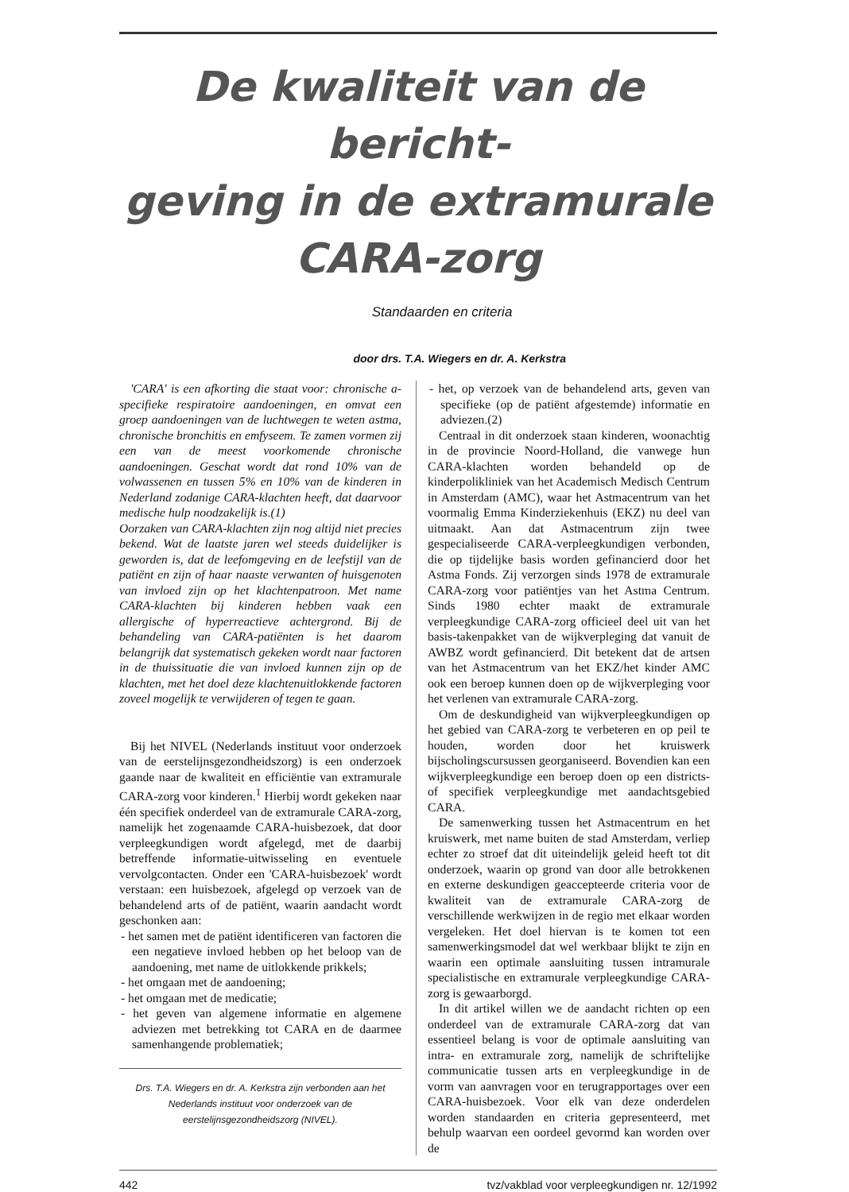De kwaliteit van de bericht-
geving in de extramurale
CARA-zorg
Standaarden en criteria
door drs. T.A. Wiegers en dr. A. Kerkstra
'CARA' is een afkorting die staat voor: chronische a-specifieke respiratoire aandoeningen, en omvat een groep aandoeningen van de luchtwegen te weten astma, chronische bronchitis en emfyseem. Te zamen vormen zij een van de meest voorkomende chronische aandoeningen. Geschat wordt dat rond 10% van de volwassenen en tussen 5% en 10% van de kinderen in Nederland zodanige CARA-klachten heeft, dat daarvoor medische hulp noodzakelijk is.(1)
Oorzaken van CARA-klachten zijn nog altijd niet precies bekend. Wat de laatste jaren wel steeds duidelijker is geworden is, dat de leefomgeving en de leefstijl van de patiënt en zijn of haar naaste verwanten of huisgenoten van invloed zijn op het klachtenpatroon. Met name CARA-klachten bij kinderen hebben vaak een allergische of hyperreactieve achtergrond. Bij de behandeling van CARA-patiënten is het daarom belangrijk dat systematisch gekeken wordt naar factoren in de thuissituatie die van invloed kunnen zijn op de klachten, met het doel deze klachtenuitlokkende factoren zoveel mogelijk te verwijderen of tegen te gaan.
Bij het NIVEL (Nederlands instituut voor onderzoek van de eerstelijnsgezondheidszorg) is een onderzoek gaande naar de kwaliteit en efficiëntie van extramurale CARA-zorg voor kinderen.<sup>1</sup> Hierbij wordt gekeken naar één specifiek onderdeel van de extramurale CARA-zorg, namelijk het zogenaamde CARA-huisbezoek, dat door verpleegkundigen wordt afgelegd, met de daarbij betreffende informatie-uitwisseling en eventuele vervolgcontacten. Onder een 'CARA-huisbezoek' wordt verstaan: een huisbezoek, afgelegd op verzoek van de behandelend arts of de patiënt, waarin aandacht wordt geschonken aan:
- het samen met de patiënt identificeren van factoren die een negatieve invloed hebben op het beloop van de aandoening, met name de uitlokkende prikkels;
- het omgaan met de aandoening;
- het omgaan met de medicatie;
- het geven van algemene informatie en algemene adviezen met betrekking tot CARA en de daarmee samenhangende problematiek;
Drs. T.A. Wiegers en dr. A. Kerkstra zijn verbonden aan het Nederlands instituut voor onderzoek van de eerstelijnsgezondheidszorg (NIVEL).
- het, op verzoek van de behandelend arts, geven van specifieke (op de patiënt afgestemde) informatie en adviezen.(2)
Centraal in dit onderzoek staan kinderen, woonachtig in de provincie Noord-Holland, die vanwege hun CARA-klachten worden behandeld op de kinderpolikliniek van het Academisch Medisch Centrum in Amsterdam (AMC), waar het Astmacentrum van het voormalig Emma Kinderziekenhuis (EKZ) nu deel van uitmaakt. Aan dat Astmacentrum zijn twee gespecialiseerde CARA-verpleegkundigen verbonden, die op tijdelijke basis worden gefinancierd door het Astma Fonds. Zij verzorgen sinds 1978 de extramurale CARA-zorg voor patiëntjes van het Astma Centrum. Sinds 1980 echter maakt de extramurale verpleegkundige CARA-zorg officieel deel uit van het basis-takenpakket van de wijkverpleging dat vanuit de AWBZ wordt gefinancierd. Dit betekent dat de artsen van het Astmacentrum van het EKZ/het kinder AMC ook een beroep kunnen doen op de wijkverpleging voor het verlenen van extramurale CARA-zorg.
Om de deskundigheid van wijkverpleegkundigen op het gebied van CARA-zorg te verbeteren en op peil te houden, worden door het kruiswerk bijscholingscursussen georganiseerd. Bovendien kan een wijkverpleegkundige een beroep doen op een districts- of specifiek verpleegkundige met aandachtsgebied CARA.
De samenwerking tussen het Astmacentrum en het kruiswerk, met name buiten de stad Amsterdam, verliep echter zo stroef dat dit uiteindelijk geleid heeft tot dit onderzoek, waarin op grond van door alle betrokkenen en externe deskundigen geaccepteerde criteria voor de kwaliteit van de extramurale CARA-zorg de verschillende werkwijzen in de regio met elkaar worden vergeleken. Het doel hiervan is te komen tot een samenwerkingsmodel dat wel werkbaar blijkt te zijn en waarin een optimale aansluiting tussen intramurale specialistische en extramurale verpleegkundige CARA-zorg is gewaarborgd.
In dit artikel willen we de aandacht richten op een onderdeel van de extramurale CARA-zorg dat van essentieel belang is voor de optimale aansluiting van intra- en extramurale zorg, namelijk de schriftelijke communicatie tussen arts en verpleegkundige in de vorm van aanvragen voor en terugrapportages over een CARA-huisbezoek. Voor elk van deze onderdelen worden standaarden en criteria gepresenteerd, met behulp waarvan een oordeel gevormd kan worden over de
442 tvz/vakblad voor verpleegkundigen nr. 12/1992